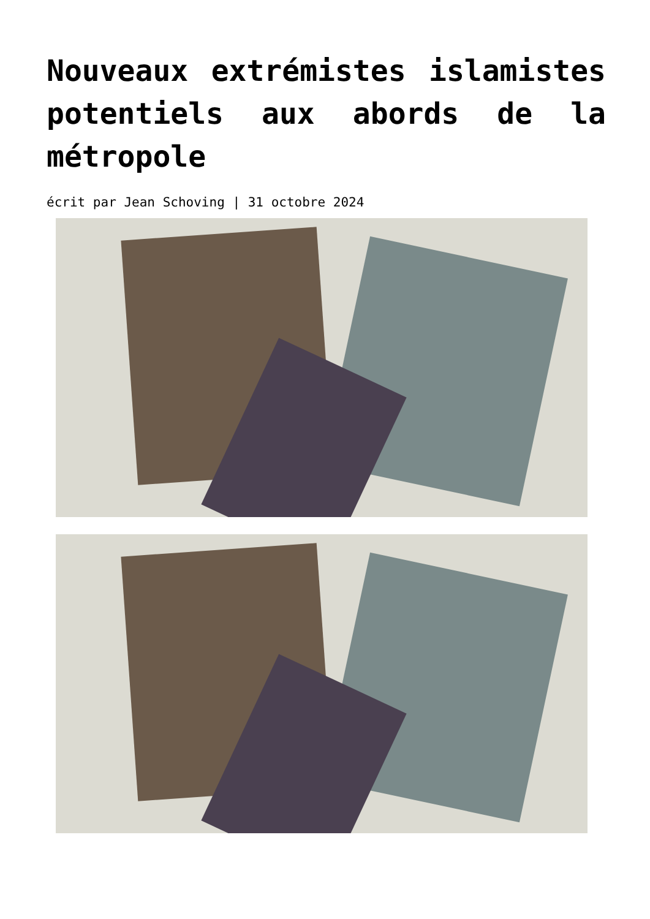Nouveaux extrémistes islamistes potentiels aux abords de la métropole
écrit par Jean Schoving | 31 octobre 2024